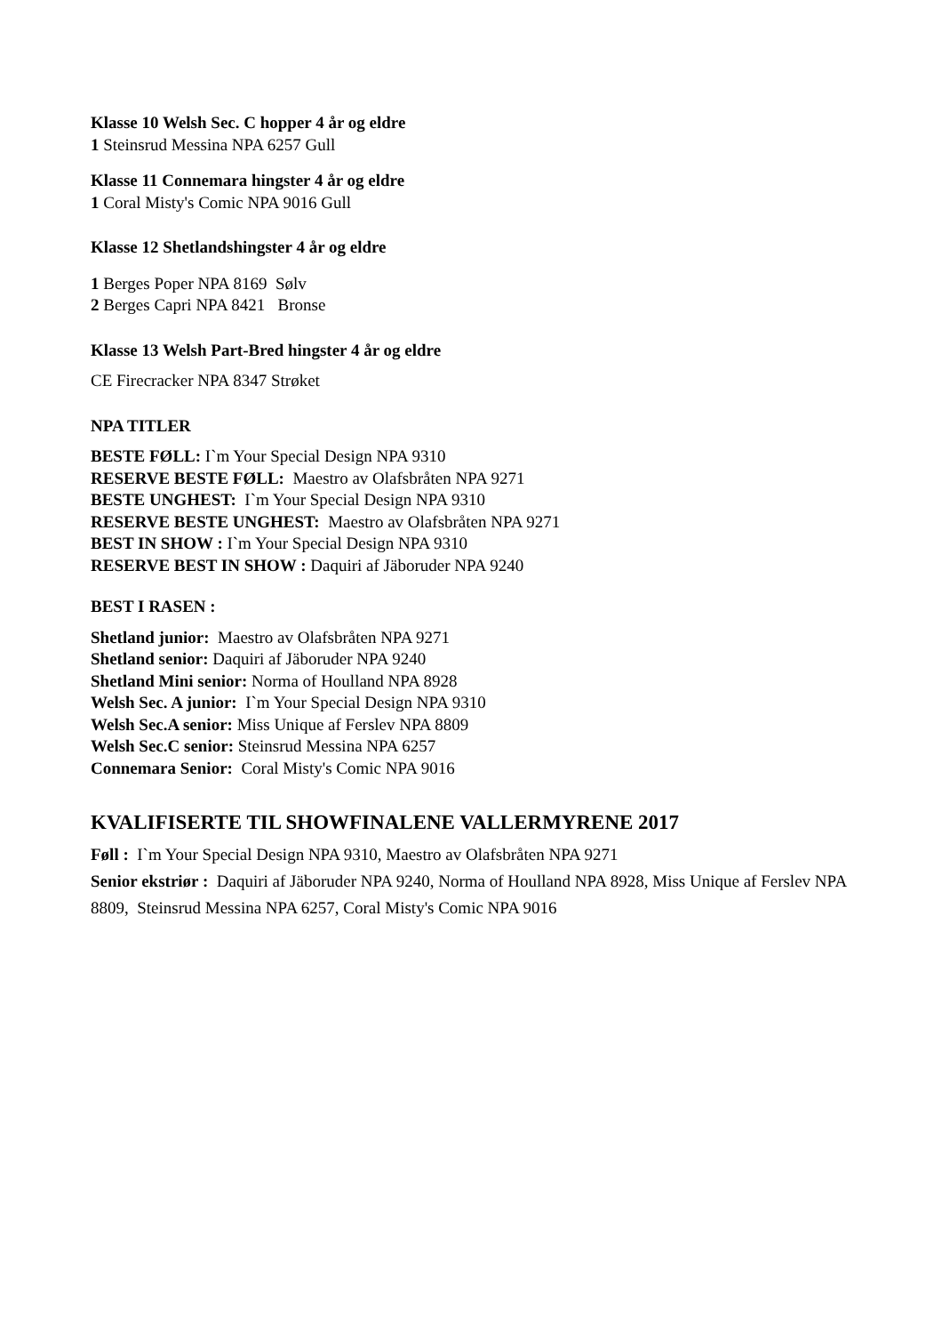Klasse 10 Welsh Sec. C hopper 4 år og eldre
1 Steinsrud Messina NPA 6257 Gull
Klasse 11 Connemara hingster 4 år og eldre
1 Coral Misty's Comic NPA 9016 Gull
Klasse 12 Shetlandshingster 4 år og eldre
1 Berges Poper NPA 8169 Sølv
2 Berges Capri NPA 8421 Bronse
Klasse 13 Welsh Part-Bred hingster 4 år og eldre
CE Firecracker NPA 8347 Strøket
NPA TITLER
BESTE FØLL: I`m Your Special Design NPA 9310
RESERVE BESTE FØLL: Maestro av Olafsbråten NPA 9271
BESTE UNGHEST: I`m Your Special Design NPA 9310
RESERVE BESTE UNGHEST: Maestro av Olafsbråten NPA 9271
BEST IN SHOW : I`m Your Special Design NPA 9310
RESERVE BEST IN SHOW : Daquiri af Jäboruder NPA 9240
BEST I RASEN :
Shetland junior: Maestro av Olafsbråten NPA 9271
Shetland senior: Daquiri af Jäboruder NPA 9240
Shetland Mini senior: Norma of Houlland NPA 8928
Welsh Sec. A junior: I`m Your Special Design NPA 9310
Welsh Sec.A senior: Miss Unique af Ferslev NPA 8809
Welsh Sec.C senior: Steinsrud Messina NPA 6257
Connemara Senior: Coral Misty's Comic NPA 9016
KVALIFISERTE TIL SHOWFINALENE VALLERMYRENE 2017
Føll : I`m Your Special Design NPA 9310, Maestro av Olafsbråten NPA 9271
Senior ekstriør : Daquiri af Jäboruder NPA 9240, Norma of Houlland NPA 8928, Miss Unique af Ferslev NPA 8809, Steinsrud Messina NPA 6257, Coral Misty's Comic NPA 9016